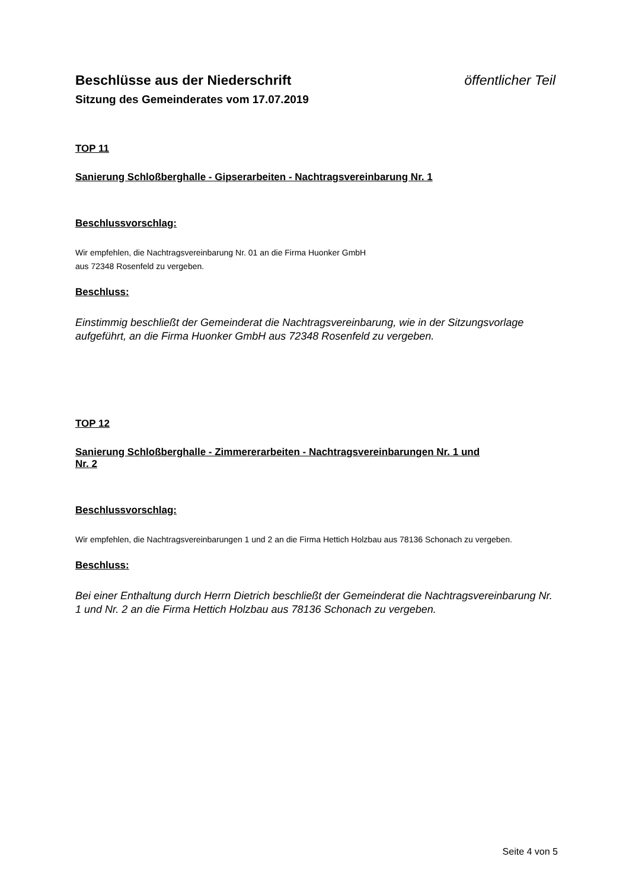Beschlüsse aus der Niederschrift öffentlicher Teil
Sitzung des Gemeinderates vom 17.07.2019
TOP 11
Sanierung Schloßberghalle - Gipserarbeiten - Nachtragsvereinbarung Nr. 1
Beschlussvorschlag:
Wir empfehlen, die Nachtragsvereinbarung Nr. 01 an die Firma Huonker GmbH
aus 72348 Rosenfeld zu vergeben.
Beschluss:
Einstimmig beschließt der Gemeinderat die Nachtragsvereinbarung, wie in der Sitzungsvorlage aufgeführt, an die Firma Huonker GmbH aus 72348 Rosenfeld zu vergeben.
TOP 12
Sanierung Schloßberghalle - Zimmererarbeiten - Nachtragsvereinbarungen Nr. 1 und
Nr. 2
Beschlussvorschlag:
Wir empfehlen, die Nachtragsvereinbarungen 1 und 2 an die Firma Hettich Holzbau aus 78136 Schonach zu vergeben.
Beschluss:
Bei einer Enthaltung durch Herrn Dietrich beschließt der Gemeinderat die Nachtragsvereinbarung Nr. 1 und Nr. 2 an die Firma Hettich Holzbau aus 78136 Schonach zu vergeben.
Seite 4 von 5